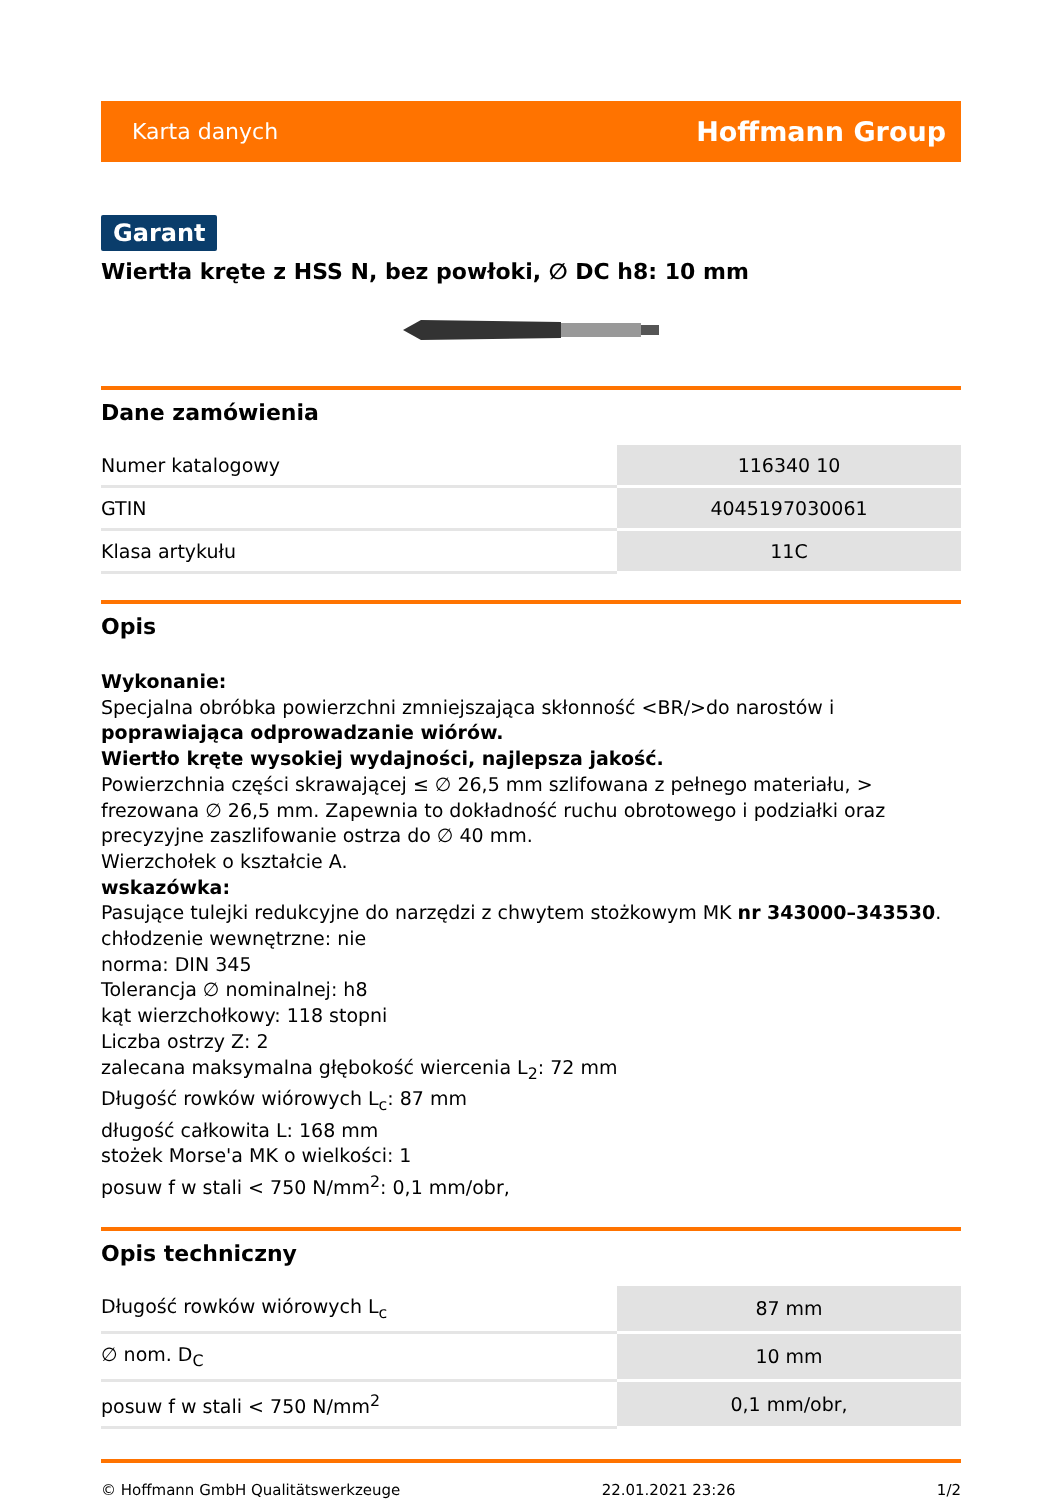Karta danych Hoffmann Group
Garant
Wiertła kręte z HSS N, bez powłoki, ∅ DC h8: 10 mm
Dane zamówienia
| Numer katalogowy | 116340 10 |
| GTIN | 4045197030061 |
| Klasa artykułu | 11C |
Opis
Wykonanie:
Specjalna obróbka powierzchni zmniejszająca skłonność <BR/>do narostów i poprawiająca odprowadzanie wiórów.
Wiertło kręte wysokiej wydajności, najlepsza jakość.
Powierzchnia części skrawającej ≤ ∅ 26,5 mm szlifowana z pełnego materiału, > frezowana ∅ 26,5 mm. Zapewnia to dokładność ruchu obrotowego i podziałki oraz precyzyjne zaszlifowanie ostrza do ∅ 40 mm.
Wierzchołek o kształcie A.
wskazówka:
Pasujące tulejki redukcyjne do narzędzi z chwytem stożkowym MK nr 343000–343530.
chłodzenie wewnętrzne: nie
norma: DIN 345
Tolerancja ∅ nominalnej: h8
kąt wierzchołkowy: 118 stopni
Liczba ostrzy Z: 2
zalecana maksymalna głębokość wiercenia L<sub>2</sub>: 72 mm
Długość rowków wiórowych L<sub>c</sub>: 87 mm
długość całkowita L: 168 mm
stożek Morse'a MK o wielkości: 1
posuw f w stali < 750 N/mm<sup>2</sup>: 0,1 mm/obr,
Opis techniczny
| Długość rowków wiórowych L<sub>c</sub> | 87 mm |
| ∅ nom. D<sub>C</sub> | 10 mm |
| posuw f w stali < 750 N/mm<sup>2</sup> | 0,1 mm/obr, |
© Hoffmann GmbH Qualitätswerkzeuge 22.01.2021 23:26 1/2